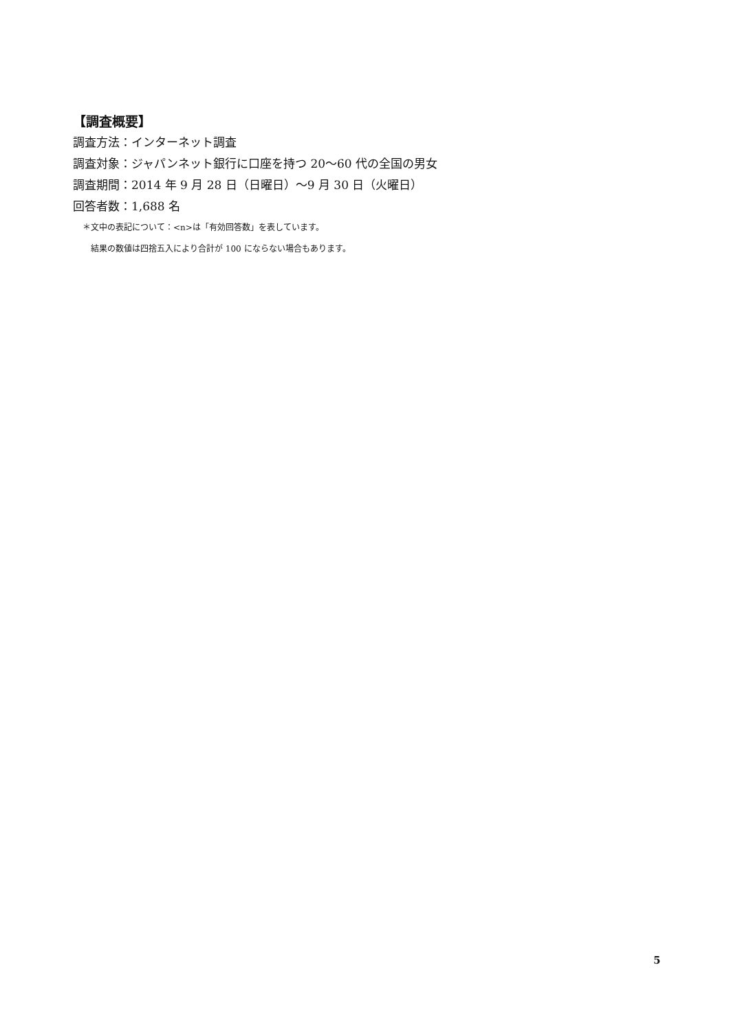【調査概要】
調査方法：インターネット調査
調査対象：ジャパンネット銀行に口座を持つ 20〜60 代の全国の男女
調査期間：2014 年 9 月 28 日（日曜日）〜9 月 30 日（火曜日）
回答者数：1,688 名
＊文中の表記について：<n>は「有効回答数」を表しています。
結果の数値は四捨五入により合計が 100 にならない場合もあります。
5